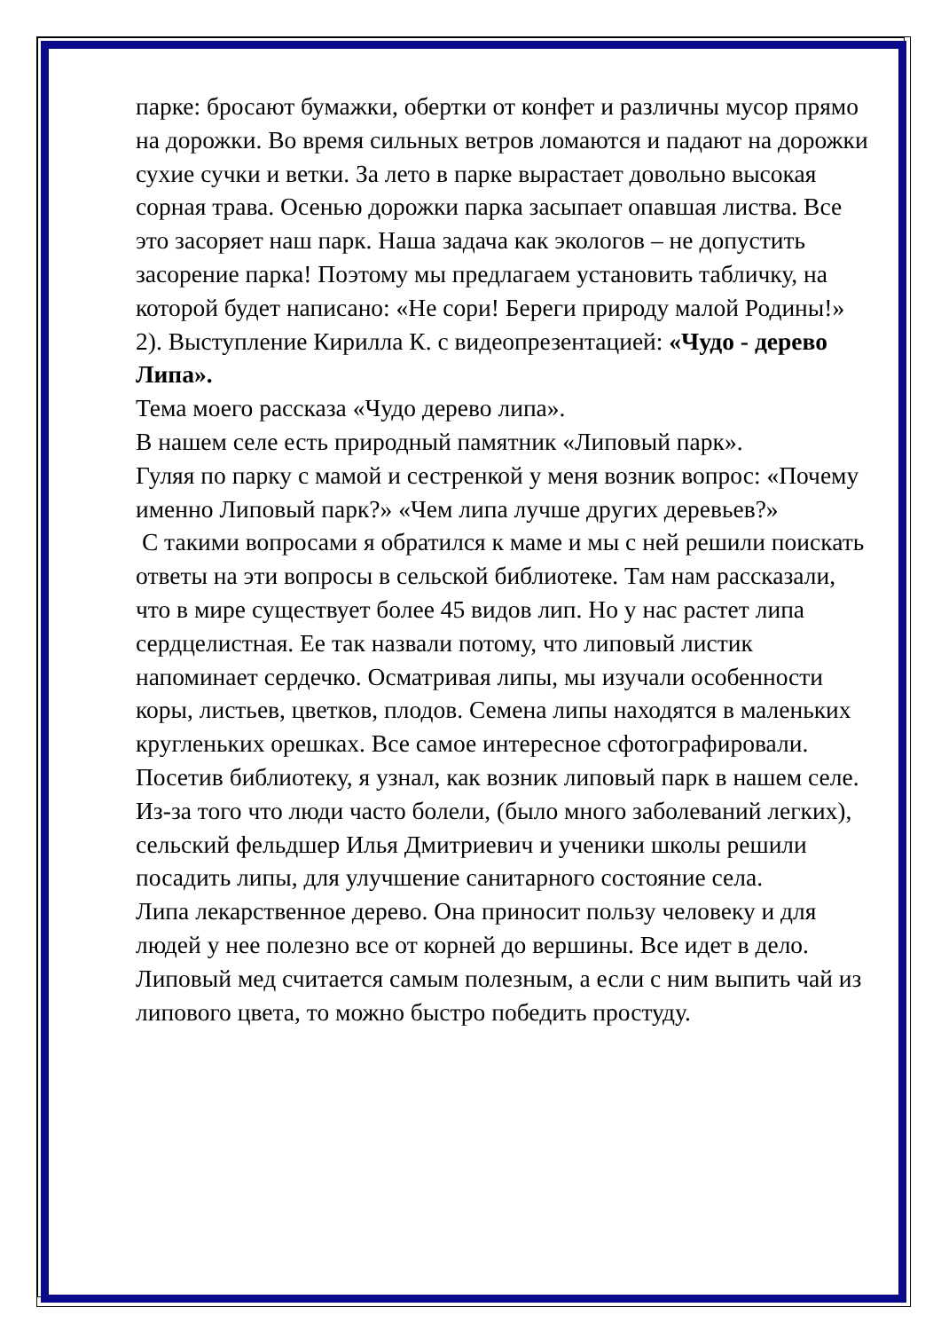парке: бросают бумажки, обертки от конфет и различны мусор прямо на дорожки. Во время сильных ветров ломаются и падают на дорожки сухие сучки и ветки. За лето в парке вырастает довольно высокая сорная трава. Осенью дорожки парка засыпает опавшая листва. Все это засоряет наш парк. Наша задача как экологов – не допустить засорение парка! Поэтому мы предлагаем установить табличку, на которой будет написано: «Не сори! Береги природу малой Родины!»
2). Выступление Кирилла К. с видеопрезентацией: «Чудо - дерево Липа».
Тема моего рассказа «Чудо дерево липа».
В нашем селе есть природный памятник «Липовый парк».
Гуляя по парку с мамой и сестренкой у меня возник вопрос: «Почему именно Липовый парк?» «Чем липа лучше других деревьев?»
С такими вопросами я обратился к маме и мы с ней решили поискать ответы на эти вопросы в сельской библиотеке. Там нам рассказали, что в мире существует более 45 видов лип. Но у нас растет липа сердцелистная. Ее так назвали потому, что липовый листик напоминает сердечко. Осматривая липы, мы изучали особенности коры, листьев, цветков, плодов. Семена липы находятся в маленьких кругленьких орешках. Все самое интересное сфотографировали.
Посетив библиотеку, я узнал, как возник липовый парк в нашем селе.
Из-за того что люди часто болели, (было много заболеваний легких), сельский фельдшер Илья Дмитриевич и ученики школы решили посадить липы, для улучшение санитарного состояние села.
Липа лекарственное дерево. Она приносит пользу человеку и для людей у нее полезно все от корней до вершины. Все идет в дело. Липовый мед считается самым полезным, а если с ним выпить чай из липового цвета, то можно быстро победить простуду.